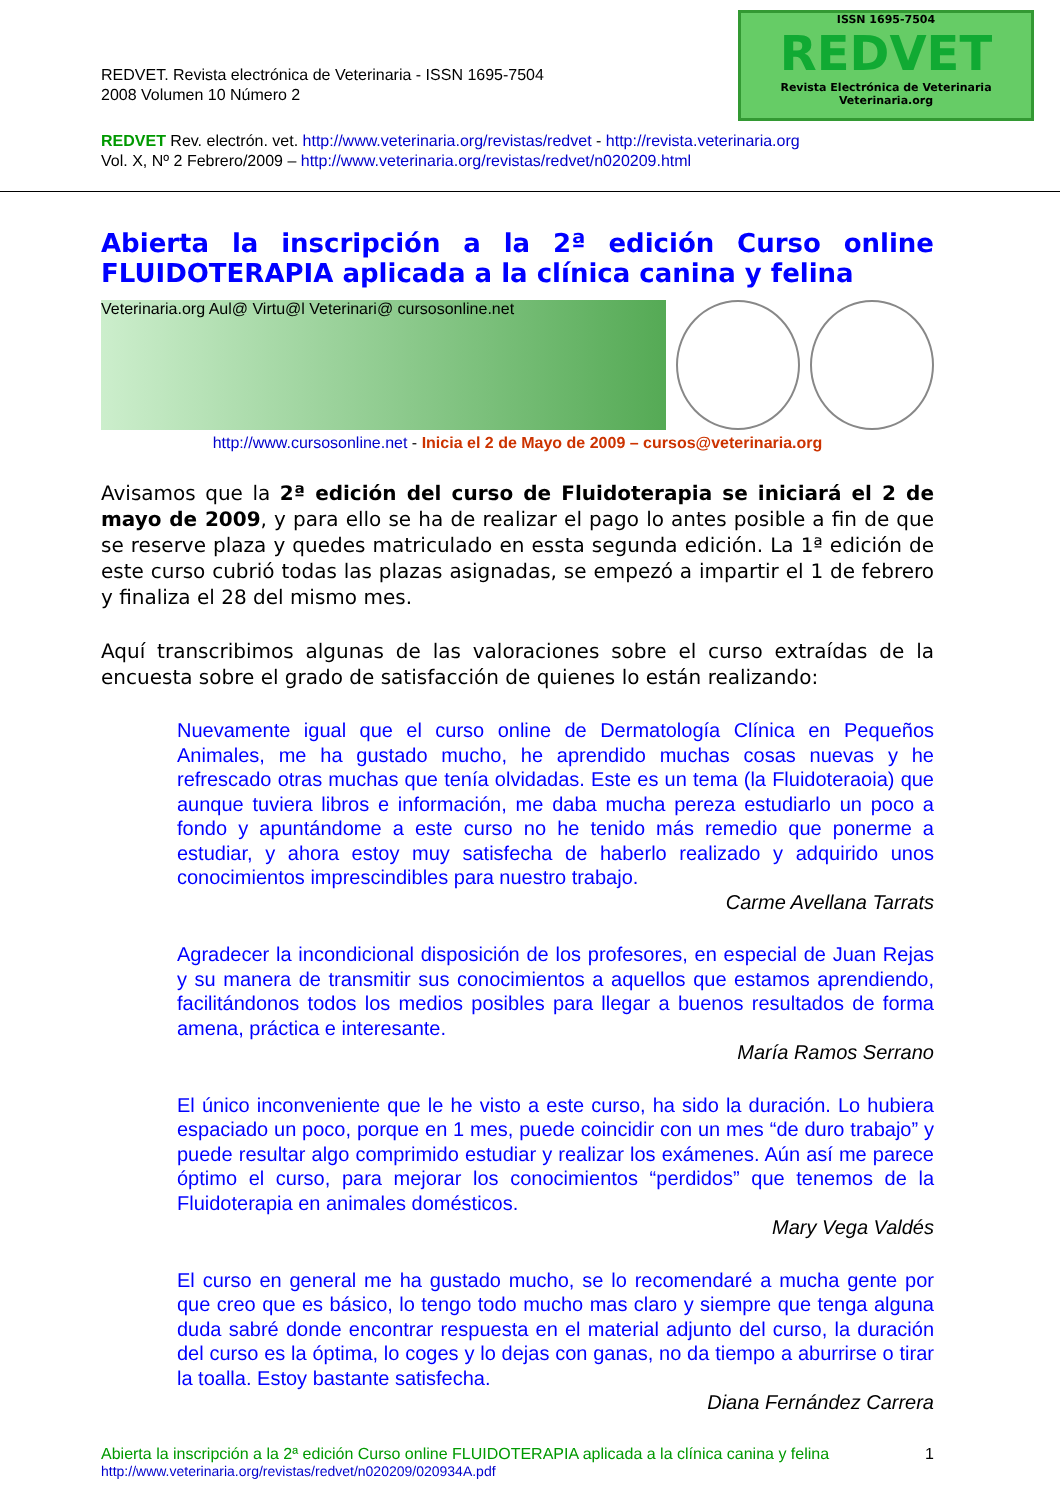REDVET. Revista electrónica de Veterinaria - ISSN 1695-7504
2008 Volumen 10 Número 2
ISSN 1695-7504
REDVET
Revista Electrónica de Veterinaria
Veterinaria.org
REDVET Rev. electrón. vet. http://www.veterinaria.org/revistas/redvet - http://revista.veterinaria.org
Vol. X, Nº 2 Febrero/2009 – http://www.veterinaria.org/revistas/redvet/n020209.html
Abierta la inscripción a la 2ª edición Curso online FLUIDOTERAPIA aplicada a la clínica canina y felina
Veterinaria.org Aul@ Virtu@l Veterinari@ cursosonline.net
http://www.cursosonline.net - Inicia el 2 de Mayo de 2009 – cursos@veterinaria.org
Avisamos que la 2ª edición del curso de Fluidoterapia se iniciará el 2 de mayo de 2009, y para ello se ha de realizar el pago lo antes posible a fin de que se reserve plaza y quedes matriculado en essta segunda edición. La 1ª edición de este curso cubrió todas las plazas asignadas, se empezó a impartir el 1 de febrero y finaliza el 28 del mismo mes.
Aquí transcribimos algunas de las valoraciones sobre el curso extraídas de la encuesta sobre el grado de satisfacción de quienes lo están realizando:
Nuevamente igual que el curso online de Dermatología Clínica en Pequeños Animales, me ha gustado mucho, he aprendido muchas cosas nuevas y he refrescado otras muchas que tenía olvidadas. Este es un tema (la Fluidoteraoia) que aunque tuviera libros e información, me daba mucha pereza estudiarlo un poco a fondo y apuntándome a este curso no he tenido más remedio que ponerme a estudiar, y ahora estoy muy satisfecha de haberlo realizado y adquirido unos conocimientos imprescindibles para nuestro trabajo.
Carme Avellana Tarrats
Agradecer la incondicional disposición de los profesores, en especial de Juan Rejas y su manera de transmitir sus conocimientos a aquellos que estamos aprendiendo, facilitándonos todos los medios posibles para llegar a buenos resultados de forma amena, práctica e interesante.
María Ramos Serrano
El único inconveniente que le he visto a este curso, ha sido la duración. Lo hubiera espaciado un poco, porque en 1 mes, puede coincidir con un mes “de duro trabajo” y puede resultar algo comprimido estudiar y realizar los exámenes. Aún así me parece óptimo el curso, para mejorar los conocimientos “perdidos” que tenemos de la Fluidoterapia en animales domésticos.
Mary Vega Valdés
El curso en general me ha gustado mucho, se lo recomendaré a mucha gente por que creo que es básico, lo tengo todo mucho mas claro y siempre que tenga alguna duda sabré donde encontrar respuesta en el material adjunto del curso, la duración del curso es la óptima, lo coges y lo dejas con ganas, no da tiempo a aburrirse o tirar la toalla. Estoy bastante satisfecha.
Diana Fernández Carrera
Abierta la inscripción a la 2ª edición Curso online FLUIDOTERAPIA aplicada a la clínica canina y felina 1
http://www.veterinaria.org/revistas/redvet/n020209/020934A.pdf